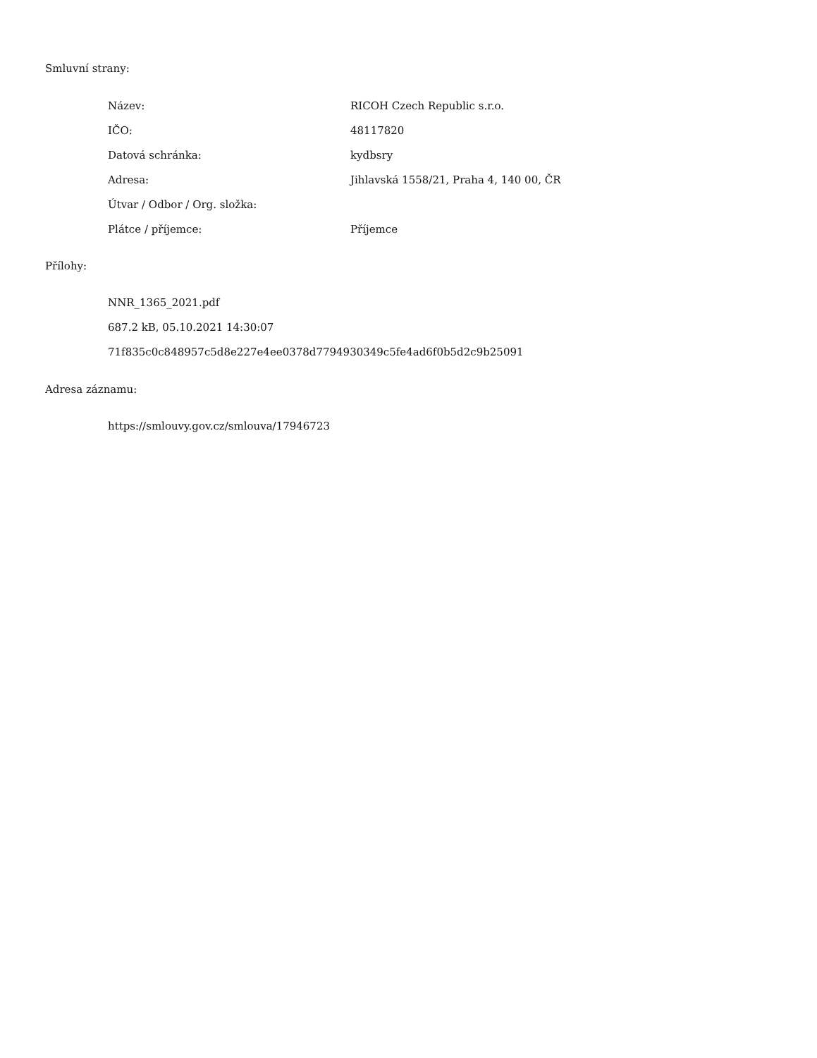Smluvní strany:
| Název: | RICOH Czech Republic s.r.o. |
| IČO: | 48117820 |
| Datová schránka: | kydbsry |
| Adresa: | Jihlavská 1558/21, Praha 4, 140 00, ČR |
| Útvar / Odbor / Org. složka: | |
| Plátce / příjemce: | Příjemce |
Přílohy:
NNR_1365_2021.pdf
687.2 kB, 05.10.2021 14:30:07
71f835c0c848957c5d8e227e4ee0378d7794930349c5fe4ad6f0b5d2c9b25091
Adresa záznamu:
https://smlouvy.gov.cz/smlouva/17946723